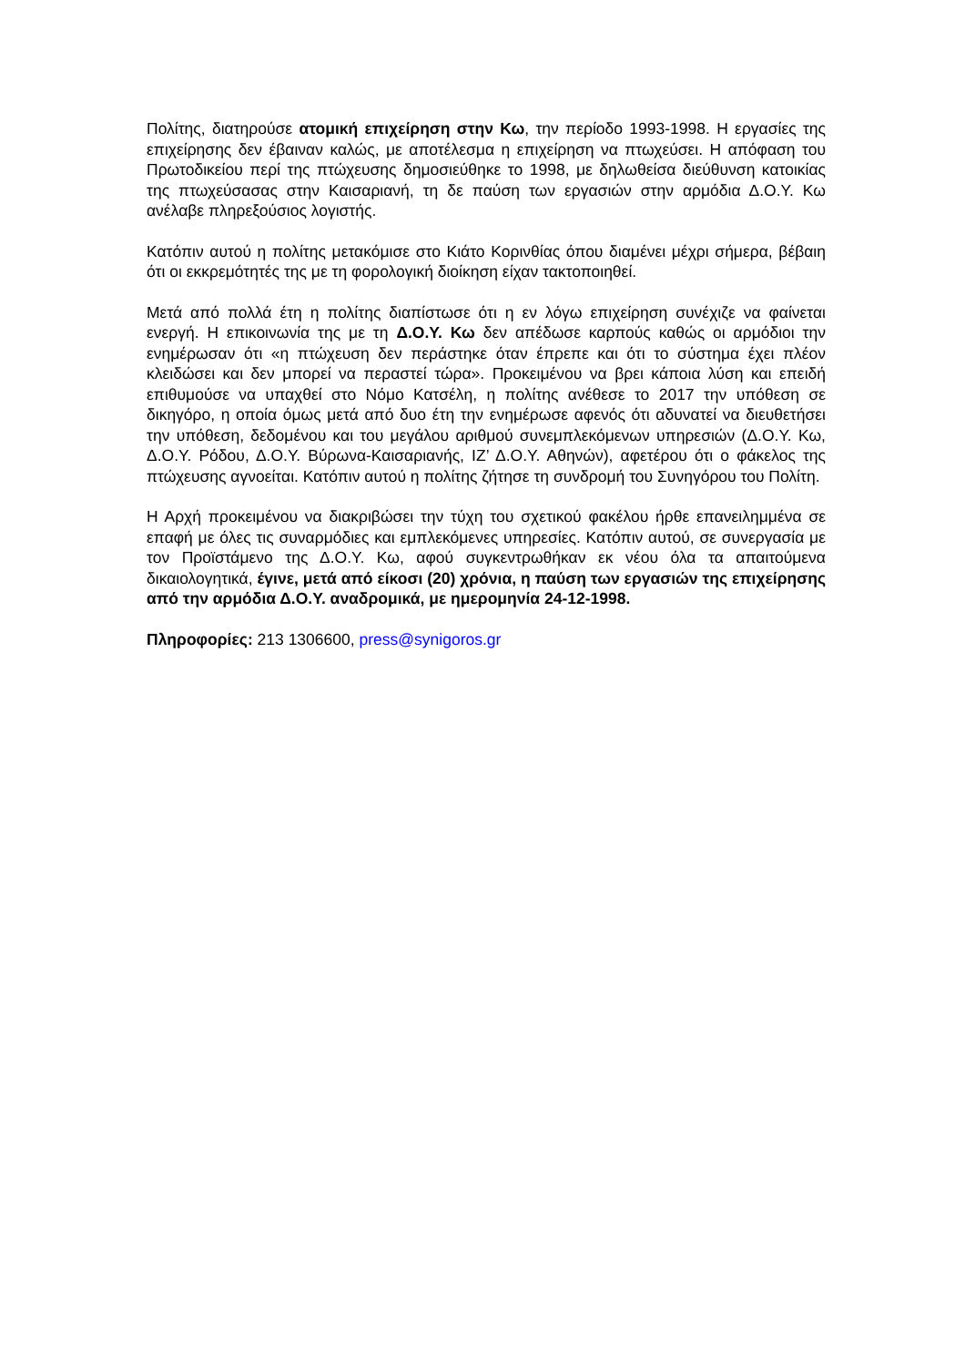Πολίτης, διατηρούσε ατομική επιχείρηση στην Κω, την περίοδο 1993-1998. Η εργασίες της επιχείρησης δεν έβαιναν καλώς, με αποτέλεσμα η επιχείρηση να πτωχεύσει. Η απόφαση του Πρωτοδικείου περί της πτώχευσης δημοσιεύθηκε το 1998, με δηλωθείσα διεύθυνση κατοικίας της πτωχεύσασας στην Καισαριανή, τη δε παύση των εργασιών στην αρμόδια Δ.Ο.Υ. Κω ανέλαβε πληρεξούσιος λογιστής.
Κατόπιν αυτού η πολίτης μετακόμισε στο Κιάτο Κορινθίας όπου διαμένει μέχρι σήμερα, βέβαιη ότι οι εκκρεμότητές της με τη φορολογική διοίκηση είχαν τακτοποιηθεί.
Μετά από πολλά έτη η πολίτης διαπίστωσε ότι η εν λόγω επιχείρηση συνέχιζε να φαίνεται ενεργή. Η επικοινωνία της με τη Δ.Ο.Υ. Κω δεν απέδωσε καρπούς καθώς οι αρμόδιοι την ενημέρωσαν ότι «η πτώχευση δεν περάστηκε όταν έπρεπε και ότι το σύστημα έχει πλέον κλειδώσει και δεν μπορεί να περαστεί τώρα». Προκειμένου να βρει κάποια λύση και επειδή επιθυμούσε να υπαχθεί στο Νόμο Κατσέλη, η πολίτης ανέθεσε το 2017 την υπόθεση σε δικηγόρο, η οποία όμως μετά από δυο έτη την ενημέρωσε αφενός ότι αδυνατεί να διευθετήσει την υπόθεση, δεδομένου και του μεγάλου αριθμού συνεμπλεκόμενων υπηρεσιών (Δ.Ο.Υ. Κω, Δ.Ο.Υ. Ρόδου, Δ.Ο.Υ. Βύρωνα-Καισαριανής, ΙΖ’ Δ.Ο.Υ. Αθηνών), αφετέρου ότι ο φάκελος της πτώχευσης αγνοείται. Κατόπιν αυτού η πολίτης ζήτησε τη συνδρομή του Συνηγόρου του Πολίτη.
Η Αρχή προκειμένου να διακριβώσει την τύχη του σχετικού φακέλου ήρθε επανειλημμένα σε επαφή με όλες τις συναρμόδιες και εμπλεκόμενες υπηρεσίες. Κατόπιν αυτού, σε συνεργασία με τον Προϊστάμενο της Δ.Ο.Υ. Κω, αφού συγκεντρωθήκαν εκ νέου όλα τα απαιτούμενα δικαιολογητικά, έγινε, μετά από είκοσι (20) χρόνια, η παύση των εργασιών της επιχείρησης από την αρμόδια Δ.Ο.Υ. αναδρομικά, με ημερομηνία 24-12-1998.
Πληροφορίες: 213 1306600, press@synigoros.gr